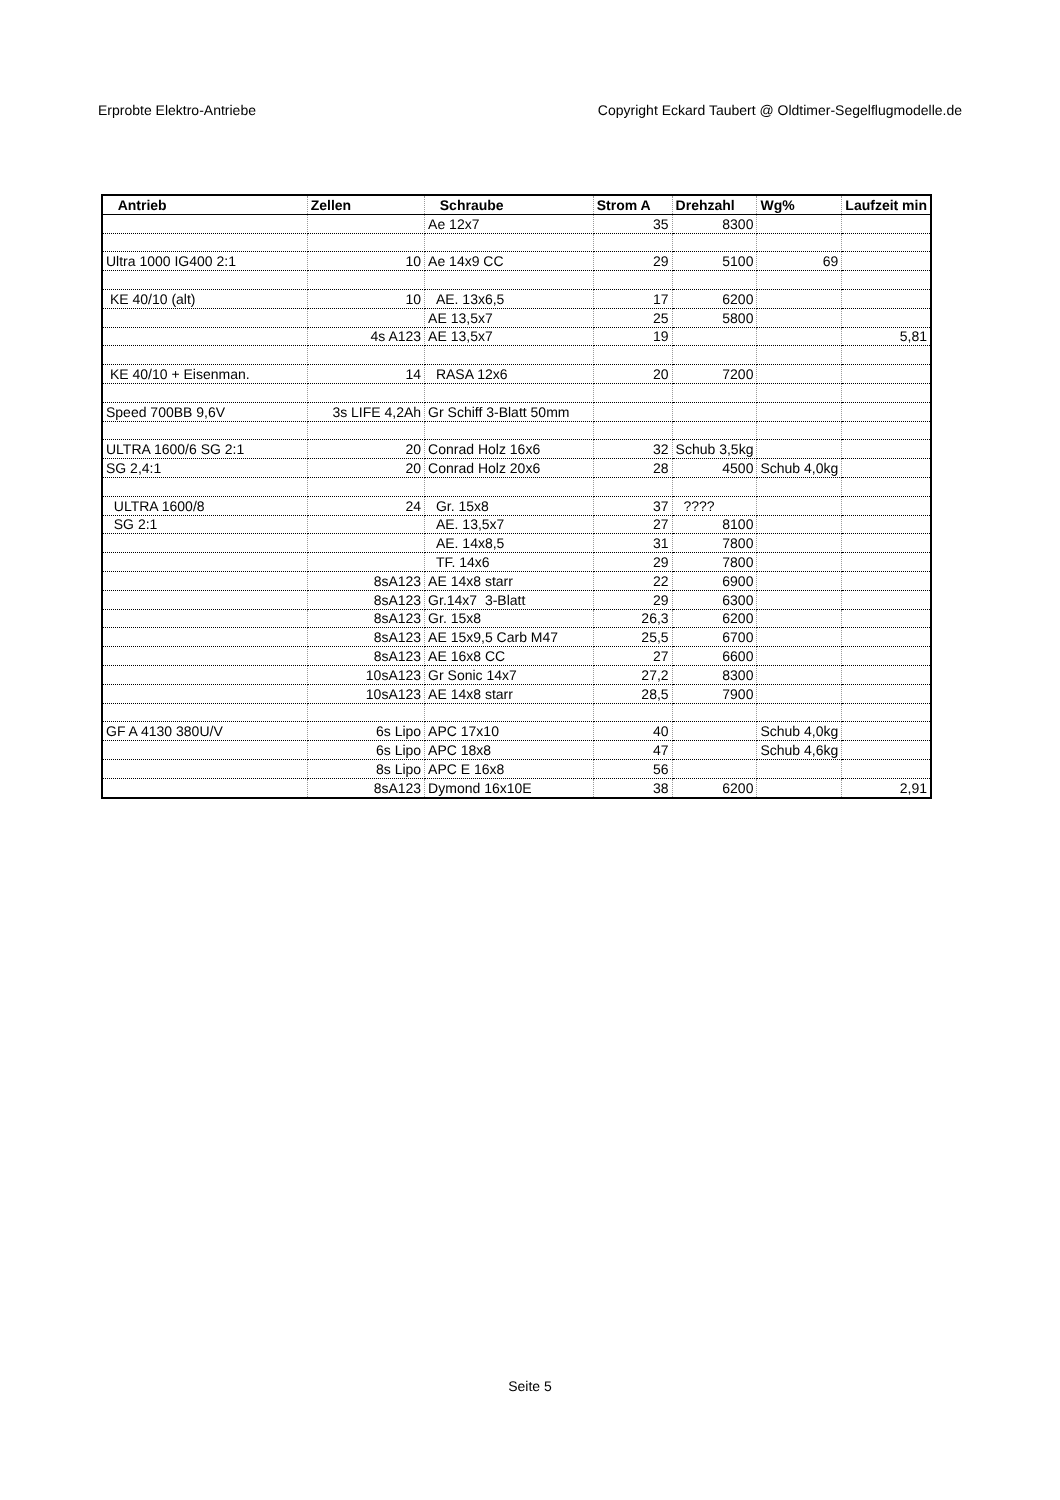Erprobte Elektro-Antriebe Copyright Eckard Taubert @ Oldtimer-Segelflugmodelle.de
| Antrieb | Zellen | Schraube | Strom A | Drehzahl | Wg% | Laufzeit min |
| --- | --- | --- | --- | --- | --- | --- |
| | | Ae 12x7 | 35 | 8300 | | |
| Ultra 1000 IG400 2:1 | 10 | Ae 14x9 CC | 29 | 5100 | 69 | |
| KE 40/10 (alt) | 10 | AE. 13x6,5 | 17 | 6200 | | |
| | | AE 13,5x7 | 25 | 5800 | | |
| | 4s A123 | AE 13,5x7 | 19 | | | 5,81 |
| KE 40/10 + Eisenman. | 14 | RASA 12x6 | 20 | 7200 | | |
| Speed 700BB 9,6V | 3s LIFE 4,2Ah | Gr Schiff 3-Blatt 50mm | | | | |
| ULTRA 1600/6 SG 2:1 | 20 | Conrad Holz 16x6 | 32 | Schub 3,5kg | | |
| SG 2,4:1 | 20 | Conrad Holz 20x6 | 28 | 4500 | Schub 4,0kg | |
| ULTRA 1600/8 | 24 | Gr. 15x8 | 37 | ???? | | |
| SG 2:1 | | AE. 13,5x7 | 27 | 8100 | | |
| | | AE. 14x8,5 | 31 | 7800 | | |
| | | TF. 14x6 | 29 | 7800 | | |
| | 8sA123 | AE 14x8 starr | 22 | 6900 | | |
| | 8sA123 | Gr.14x7 3-Blatt | 29 | 6300 | | |
| | 8sA123 | Gr. 15x8 | 26,3 | 6200 | | |
| | 8sA123 | AE 15x9,5 Carb M47 | 25,5 | 6700 | | |
| | 8sA123 | AE 16x8 CC | 27 | 6600 | | |
| | 10sA123 | Gr Sonic 14x7 | 27,2 | 8300 | | |
| | 10sA123 | AE 14x8 starr | 28,5 | 7900 | | |
| GF A 4130 380U/V | 6s Lipo | APC 17x10 | 40 | | Schub 4,0kg | |
| | 6s Lipo | APC 18x8 | 47 | | Schub 4,6kg | |
| | 8s Lipo | APC E 16x8 | 56 | | | |
| | 8sA123 | Dymond 16x10E | 38 | 6200 | | 2,91 |
Seite 5